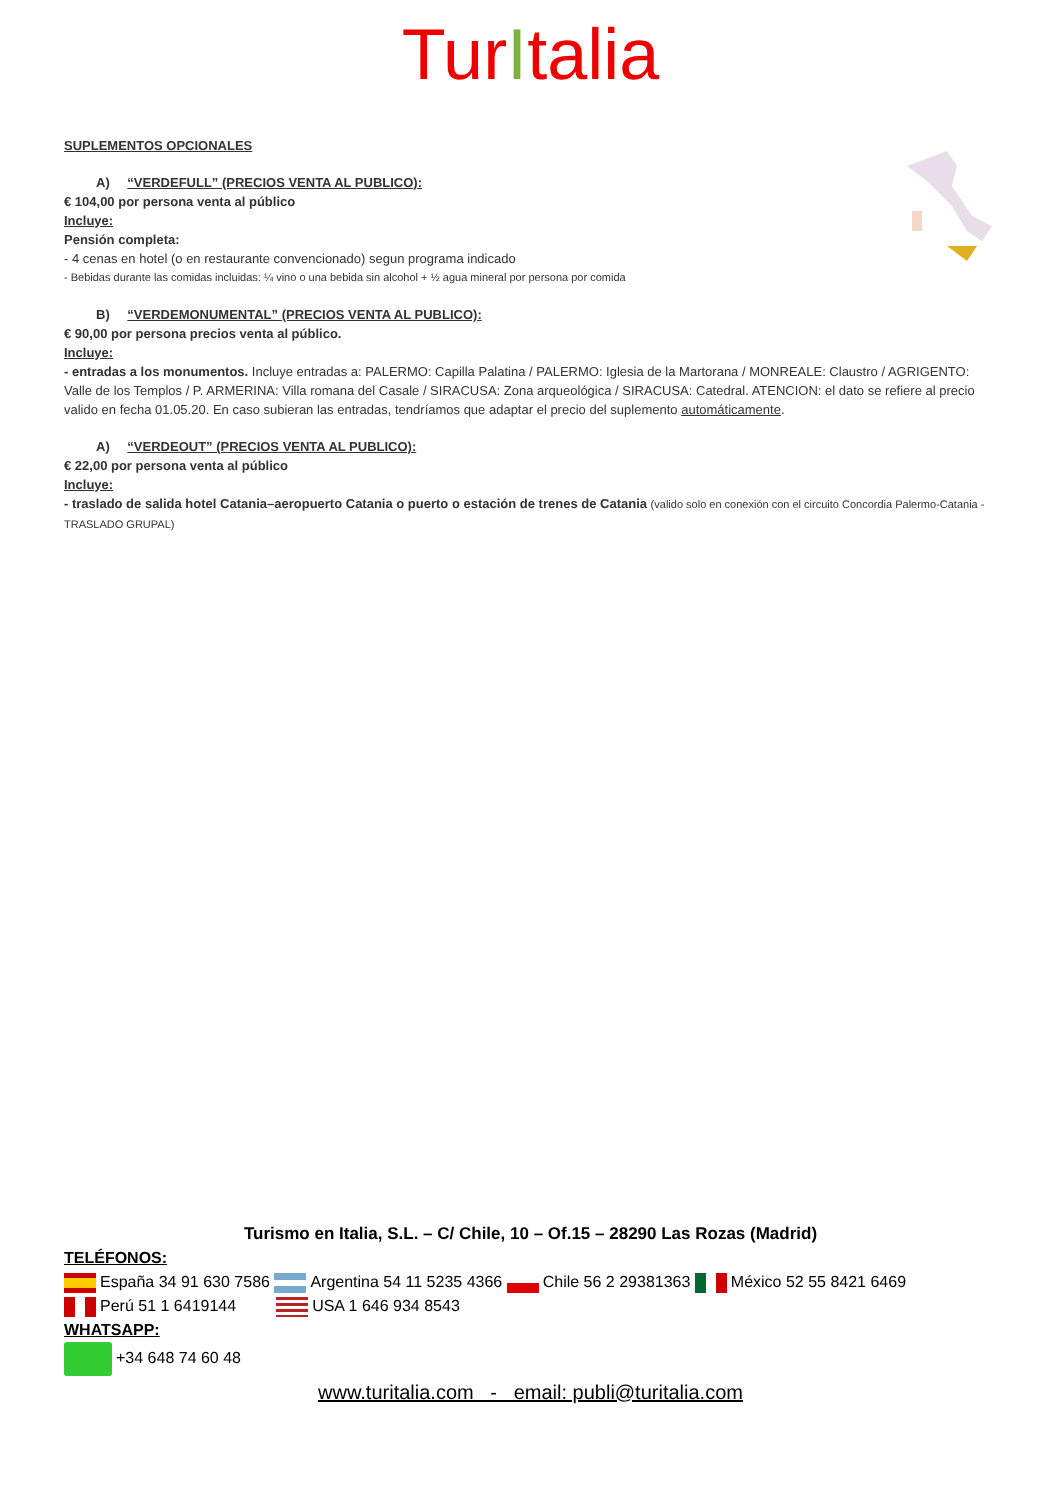TurItalia
SUPLEMENTOS OPCIONALES
A) “VERDEFULL” (PRECIOS VENTA AL PUBLICO):
€ 104,00 por persona venta al público
Incluye:
Pensión completa:
- 4 cenas en hotel (o en restaurante convencionado) segun programa indicado
- Bebidas durante las comidas incluidas: ¼ vino o una bebida sin alcohol + ½ agua mineral por persona por comida
B) “VERDEMONUMENTAL” (PRECIOS VENTA AL PUBLICO):
€ 90,00 por persona precios venta al público.
Incluye:
- entradas a los monumentos. Incluye entradas a: PALERMO: Capilla Palatina / PALERMO: Iglesia de la Martorana / MONREALE: Claustro / AGRIGENTO: Valle de los Templos / P. ARMERINA: Villa romana del Casale / SIRACUSA: Zona arqueológica / SIRACUSA: Catedral. ATENCION: el dato se refiere al precio valido en fecha 01.05.20. En caso subieran las entradas, tendríamos que adaptar el precio del suplemento automáticamente.
A) “VERDEOUT” (PRECIOS VENTA AL PUBLICO):
€ 22,00 por persona venta al público
Incluye:
- traslado de salida hotel Catania–aeropuerto Catania o puerto o estación de trenes de Catania (valido solo en conexión con el circuito Concordia Palermo-Catania -TRASLADO GRUPAL)
Turismo en Italia, S.L. – C/ Chile, 10 – Of.15 – 28290 Las Rozas (Madrid)
TELÉFONOS:
España 34 91 630 7586 Argentina 54 11 5235 4366 Chile 56 2 29381363 México 52 55 8421 6469
Perú 51 1 6419144 USA 1 646 934 8543
WHATSAPP:
+34 648 74 60 48
www.turitalia.com - email: publi@turitalia.com